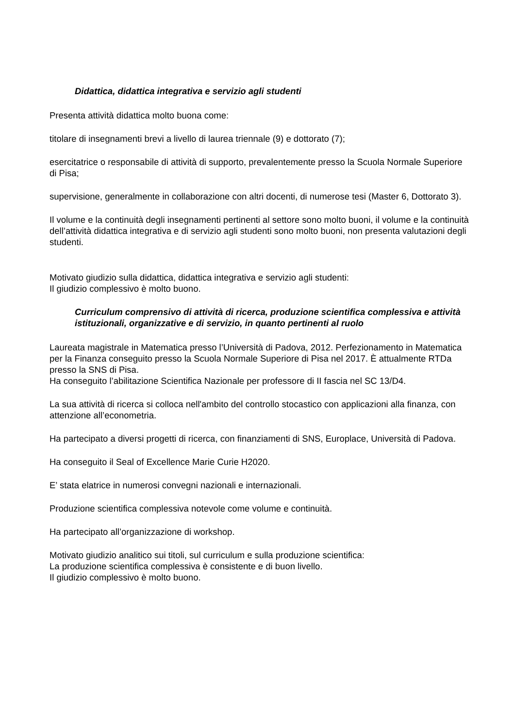Didattica, didattica integrativa e servizio agli studenti
Presenta attività didattica molto buona come:
titolare di insegnamenti brevi a livello di laurea triennale (9) e dottorato (7);
esercitatrice o responsabile di attività di supporto, prevalentemente presso la Scuola Normale Superiore di Pisa;
supervisione, generalmente in collaborazione con altri docenti, di numerose tesi (Master 6, Dottorato 3).
Il volume e la continuità degli insegnamenti pertinenti al settore sono molto buoni, il volume e la continuità dell’attività didattica integrativa e di servizio agli studenti sono molto buoni, non presenta valutazioni degli studenti.
Motivato giudizio sulla didattica, didattica integrativa e servizio agli studenti:
Il giudizio complessivo è molto buono.
Curriculum comprensivo di attività di ricerca, produzione scientifica complessiva e attività istituzionali, organizzative e di servizio, in quanto pertinenti al ruolo
Laureata magistrale in Matematica presso l’Università di Padova, 2012. Perfezionamento in Matematica per la Finanza conseguito presso la Scuola Normale Superiore di Pisa nel 2017. È attualmente RTDa presso la SNS di Pisa.
Ha conseguito l’abilitazione Scientifica Nazionale per professore di II fascia nel SC 13/D4.
La sua attività di ricerca si colloca nell'ambito del controllo stocastico con applicazioni alla finanza, con attenzione all’econometria.
Ha partecipato a diversi progetti di ricerca, con finanziamenti di SNS, Europlace, Università di Padova.
Ha conseguito il Seal of Excellence Marie Curie H2020.
E’ stata elatrice in numerosi convegni nazionali e internazionali.
Produzione scientifica complessiva notevole come volume e continuità.
Ha partecipato all’organizzazione di workshop.
Motivato giudizio analitico sui titoli, sul curriculum e sulla produzione scientifica:
La produzione scientifica complessiva è consistente e di buon livello.
Il giudizio complessivo è molto buono.